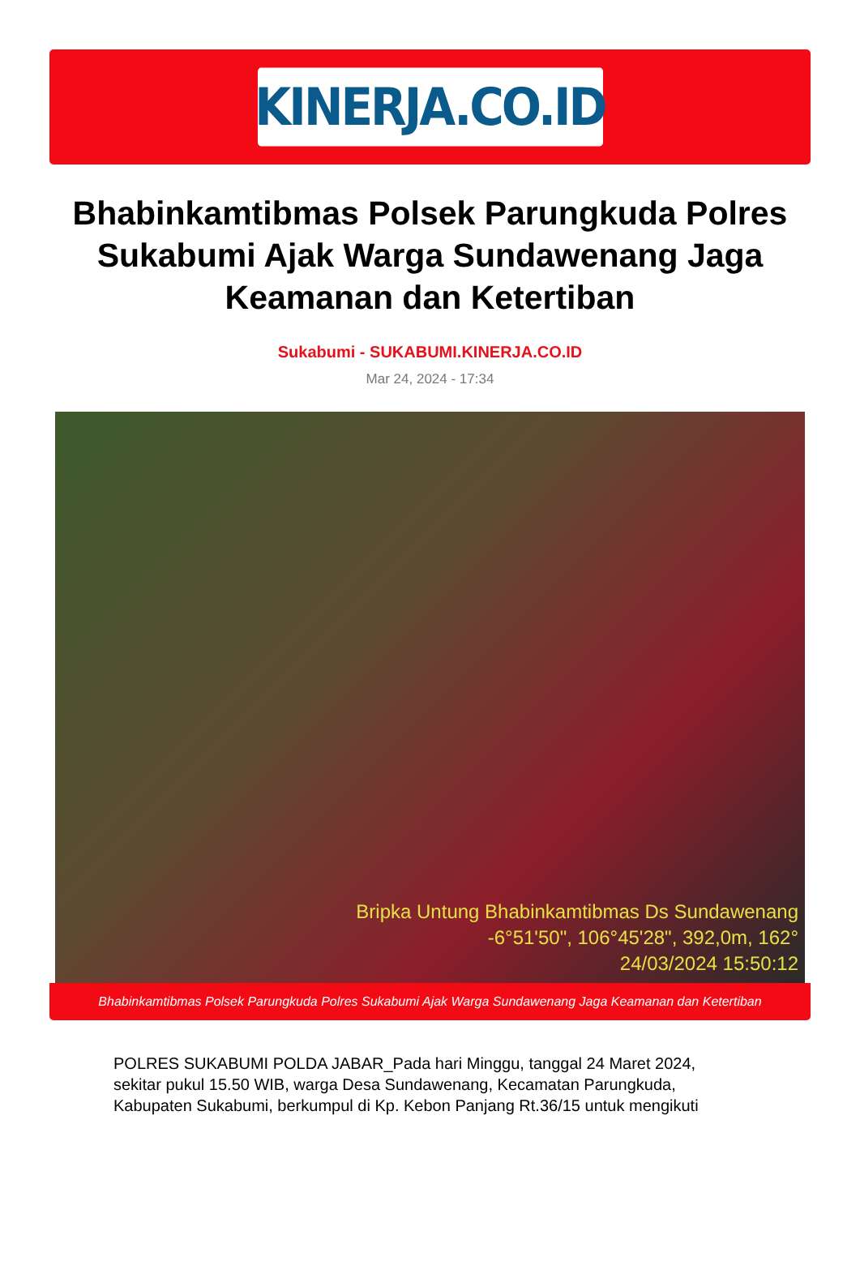KINERJA.CO.ID
Bhabinkamtibmas Polsek Parungkuda Polres Sukabumi Ajak Warga Sundawenang Jaga Keamanan dan Ketertiban
Sukabumi - SUKABUMI.KINERJA.CO.ID
Mar 24, 2024 - 17:34
Bripka Untung Bhabinkamtibmas Ds Sundawenang
-6°51'50", 106°45'28", 392,0m, 162°
24/03/2024 15:50:12
Bhabinkamtibmas Polsek Parungkuda Polres Sukabumi Ajak Warga Sundawenang Jaga Keamanan dan Ketertiban
POLRES SUKABUMI POLDA JABAR_Pada hari Minggu, tanggal 24 Maret 2024, sekitar pukul 15.50 WIB, warga Desa Sundawenang, Kecamatan Parungkuda, Kabupaten Sukabumi, berkumpul di Kp. Kebon Panjang Rt.36/15 untuk mengikuti